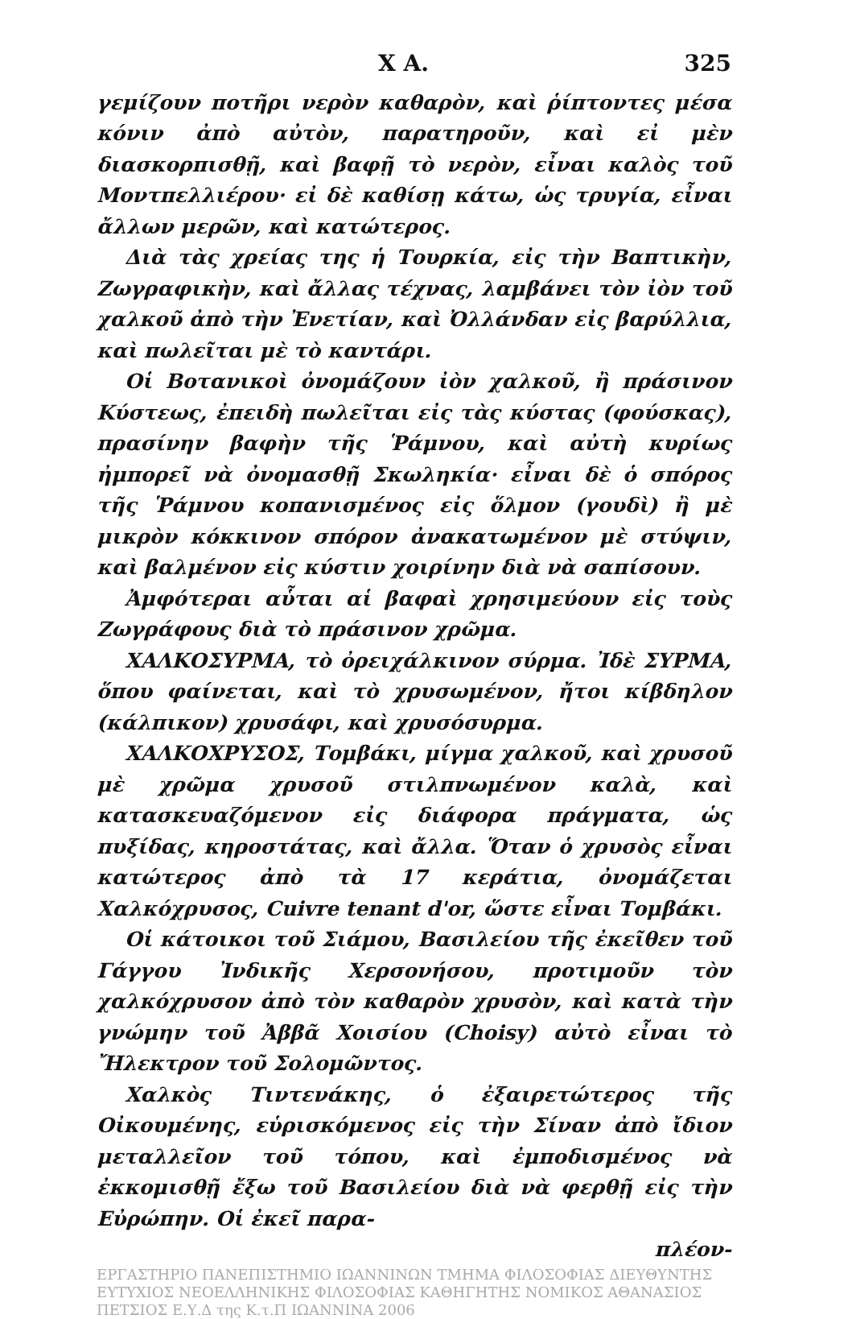Χ Α. 325
γεμίζουν ποτῆρι νερὸν καθαρὸν, καὶ ῥίπτοντες μέσα κόνιν ἀπὸ αὐτὸν, παρατηροῦν, καὶ εἰ μὲν διασκορπισθῇ, καὶ βαφῇ τὸ νερὸν, εἶναι καλὸς τοῦ Μοντπελλιέρου· εἰ δὲ καθίσῃ κάτω, ὡς τρυγία, εἶναι ἄλλων μερῶν, καὶ κατώτερος.
Διὰ τὰς χρείας της ἡ Τουρκία, εἰς τὴν Βαπτικὴν, Ζωγραφικὴν, καὶ ἄλλας τέχνας, λαμβάνει τὸν ἰὸν τοῦ χαλκοῦ ἀπὸ τὴν Ἐνετίαν, καὶ Ὀλλάνδαν εἰς βαρύλλια, καὶ πωλεῖται μὲ τὸ καντάρι.
Οἱ Βοτανικοὶ ὀνομάζουν ἰὸν χαλκοῦ, ἢ πράσινον Κύστεως, ἐπειδὴ πωλεῖται εἰς τὰς κύστας (φούσκας), πρασίνην βαφὴν τῆς Ῥάμνου, καὶ αὐτὴ κυρίως ἠμπορεῖ νὰ ὀνομασθῇ Σκωληκία· εἶναι δὲ ὁ σπόρος τῆς Ῥάμνου κοπανισμένος εἰς ὅλμον (γουδὶ) ἢ μὲ μικρὸν κόκκινον σπόρον ἀνακατωμένον μὲ στύψιν, καὶ βαλμένον εἰς κύστιν χοιρίνην διὰ νὰ σαπίσουν.
Ἀμφότεραι αὗται αἱ βαφαὶ χρησιμεύουν εἰς τοὺς Ζωγράφους διὰ τὸ πράσινον χρῶμα.
ΧΑΛΚΟΣΥΡΜΑ, τὸ ὀρειχάλκινον σύρμα. Ἰδὲ ΣΥΡΜΑ, ὅπου φαίνεται, καὶ τὸ χρυσωμένον, ἤτοι κίβδηλον (κάλπικον) χρυσάφι, καὶ χρυσόσυρμα.
ΧΑΛΚΟΧΡΥΣΟΣ, Τομβάκι, μίγμα χαλκοῦ, καὶ χρυσοῦ μὲ χρῶμα χρυσοῦ στιλπνωμένον καλὰ, καὶ κατασκευαζόμενον εἰς διάφορα πράγματα, ὡς πυξίδας, κηροστάτας, καὶ ἄλλα. Ὅταν ὁ χρυσὸς εἶναι κατώτερος ἀπὸ τὰ 17 κεράτια, ὀνομάζεται Χαλκόχρυσος, Cuivre tenant d'or, ὥστε εἶναι Τομβάκι.
Οἱ κάτοικοι τοῦ Σιάμου, Βασιλείου τῆς ἐκεῖθεν τοῦ Γάγγου Ἰνδικῆς Χερσονήσου, προτιμοῦν τὸν χαλκόχρυσον ἀπὸ τὸν καθαρὸν χρυσὸν, καὶ κατὰ τὴν γνώμην τοῦ Ἀββᾶ Χοισίου (Choisy) αὐτὸ εἶναι τὸ Ἤλεκτρον τοῦ Σολομῶντος.
Χαλκὸς Τιντενάκης, ὁ ἐξαιρετώτερος τῆς Οἰκουμένης, εὑρισκόμενος εἰς τὴν Σίναν ἀπὸ ἴδιον μεταλλεῖον τοῦ τόπου, καὶ ἐμποδισμένος νὰ ἐκκομισθῇ ἔξω τοῦ Βασιλείου διὰ νὰ φερθῇ εἰς τὴν Εὐρώπην. Οἱ ἐκεῖ παρα-
πλέον-
ΕΡΓΑΣΤΗΡΙΟ ΠΑΝΕΠΙΣΤΗΜΙΟ ΙΩΑΝΝΙΝΩΝ ΤΜΗΜΑ ΦΙΛΟΣΟΦΙΑΣ ΔΙΕΥΘΥΝΤΗΣ ΕΥΤΥΧΙΟΣ ΝΕΟΕΛΛΗΝΙΚΗΣ ΦΙΛΟΣΟΦΙΑΣ ΚΑΘΗΓΗΤΗΣ ΝΟΜΙΚΟΣ ΑΘΑΝΑΣΙΟΣ ΠΕΤΣΙΟΣ Ε.Υ.Δ της Κ.τ.Π ΙΩΑΝΝΙΝΑ 2006